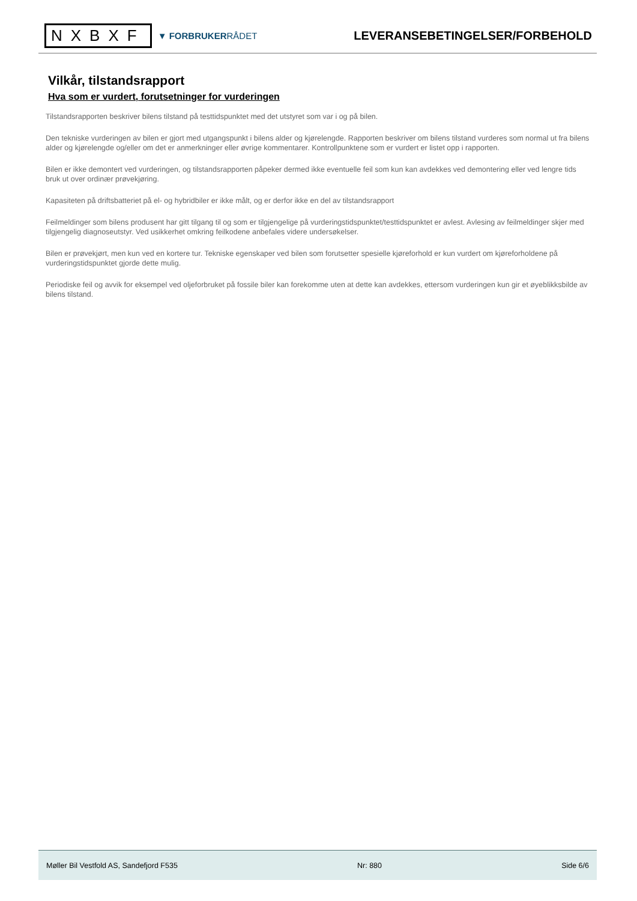NXBXF
▼ FORBRUKERRÅDET
LEVERANSEBETINGELSER/FORBEHOLD
Vilkår, tilstandsrapport
Hva som er vurdert, forutsetninger for vurderingen
Tilstandsrapporten beskriver bilens tilstand på testtidspunktet med det utstyret som var i og på bilen.
Den tekniske vurderingen av bilen er gjort med utgangspunkt i bilens alder og kjørelengde. Rapporten beskriver om bilens tilstand vurderes som normal ut fra bilens alder og kjørelengde og/eller om det er anmerkninger eller øvrige kommentarer. Kontrollpunktene som er vurdert er listet opp i rapporten.
Bilen er ikke demontert ved vurderingen, og tilstandsrapporten påpeker dermed ikke eventuelle feil som kun kan avdekkes ved demontering eller ved lengre tids bruk ut over ordinær prøvekjøring.
Kapasiteten på driftsbatteriet på el- og hybridbiler er ikke målt, og er derfor ikke en del av tilstandsrapport
Feilmeldinger som bilens produsent har gitt tilgang til og som er tilgjengelige på vurderingstidspunktet/testtidspunktet er avlest. Avlesing av feilmeldinger skjer med tilgjengelig diagnoseutstyr. Ved usikkerhet omkring feilkodene anbefales videre undersøkelser.
Bilen er prøvekjørt, men kun ved en kortere tur. Tekniske egenskaper ved bilen som forutsetter spesielle kjøreforhold er kun vurdert om kjøreforholdene på vurderingstidspunktet gjorde dette mulig.
Periodiske feil og avvik for eksempel ved oljeforbruket på fossile biler kan forekomme uten at dette kan avdekkes, ettersom vurderingen kun gir et øyeblikksbilde av bilens tilstand.
Møller Bil Vestfold AS, Sandefjord F535 Nr: 880 Side 6/6